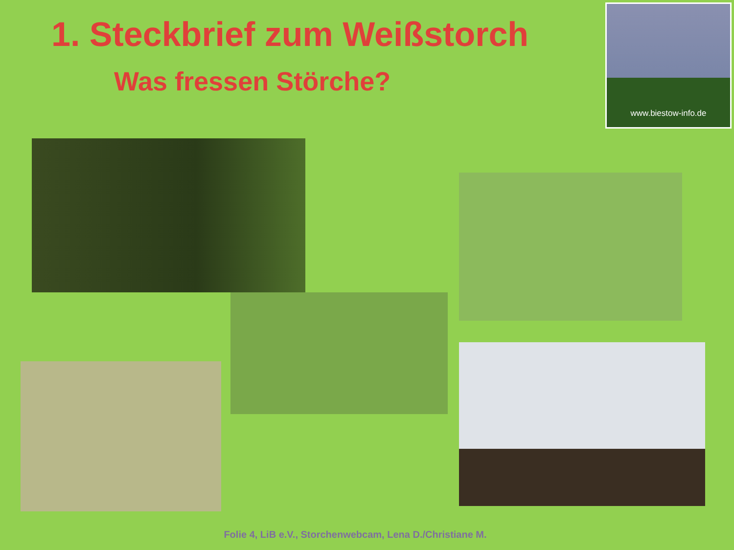1. Steckbrief zum Weißstorch
Was fressen Störche?
www.biestow-info.de
Folie 4, LiB e.V., Storchenwebcam, Lena D./Christiane M.